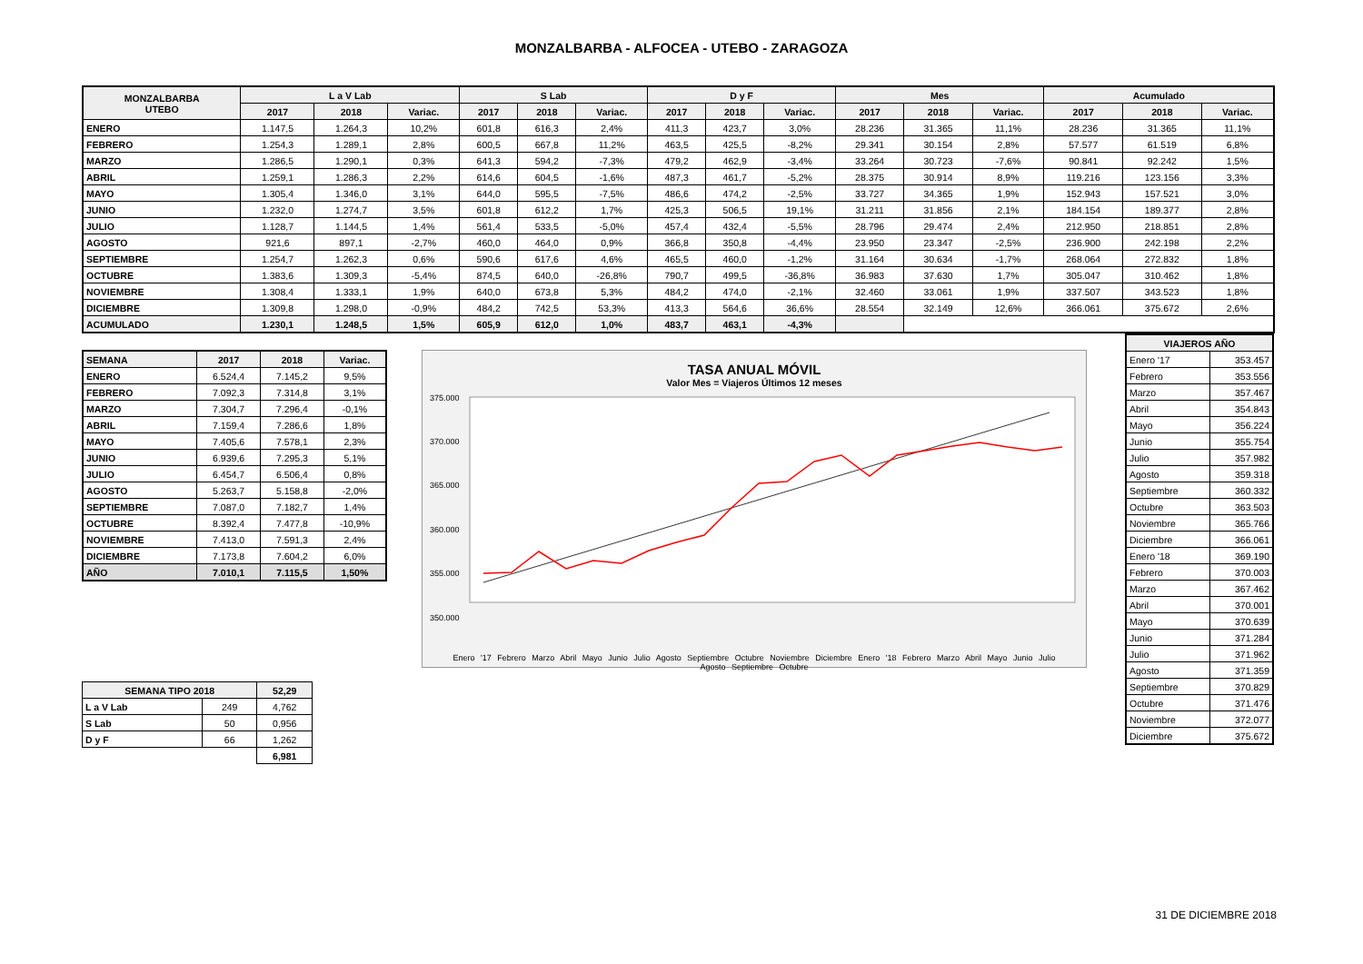MONZALBARBA - ALFOCEA - UTEBO - ZARAGOZA
| MONZALBARBA UTEBO | L a V Lab | | | S Lab | | | D y F | | | Mes | | | Acumulado | | |
| --- | --- | --- | --- | --- | --- | --- | --- | --- | --- | --- | --- | --- | --- | --- | --- |
| | 2017 | 2018 | Variac. | 2017 | 2018 | Variac. | 2017 | 2018 | Variac. | 2017 | 2018 | Variac. | 2017 | 2018 | Variac. |
| ENERO | 1.147,5 | 1.264,3 | 10,2% | 601,8 | 616,3 | 2,4% | 411,3 | 423,7 | 3,0% | 28.236 | 31.365 | 11,1% | 28.236 | 31.365 | 11,1% |
| FEBRERO | 1.254,3 | 1.289,1 | 2,8% | 600,5 | 667,8 | 11,2% | 463,5 | 425,5 | -8,2% | 29.341 | 30.154 | 2,8% | 57.577 | 61.519 | 6,8% |
| MARZO | 1.286,5 | 1.290,1 | 0,3% | 641,3 | 594,2 | -7,3% | 479,2 | 462,9 | -3,4% | 33.264 | 30.723 | -7,6% | 90.841 | 92.242 | 1,5% |
| ABRIL | 1.259,1 | 1.286,3 | 2,2% | 614,6 | 604,5 | -1,6% | 487,3 | 461,7 | -5,2% | 28.375 | 30.914 | 8,9% | 119.216 | 123.156 | 3,3% |
| MAYO | 1.305,4 | 1.346,0 | 3,1% | 644,0 | 595,5 | -7,5% | 486,6 | 474,2 | -2,5% | 33.727 | 34.365 | 1,9% | 152.943 | 157.521 | 3,0% |
| JUNIO | 1.232,0 | 1.274,7 | 3,5% | 601,8 | 612,2 | 1,7% | 425,3 | 506,5 | 19,1% | 31.211 | 31.856 | 2,1% | 184.154 | 189.377 | 2,8% |
| JULIO | 1.128,7 | 1.144,5 | 1,4% | 561,4 | 533,5 | -5,0% | 457,4 | 432,4 | -5,5% | 28.796 | 29.474 | 2,4% | 212.950 | 218.851 | 2,8% |
| AGOSTO | 921,6 | 897,1 | -2,7% | 460,0 | 464,0 | 0,9% | 366,8 | 350,8 | -4,4% | 23.950 | 23.347 | -2,5% | 236.900 | 242.198 | 2,2% |
| SEPTIEMBRE | 1.254,7 | 1.262,3 | 0,6% | 590,6 | 617,6 | 4,6% | 465,5 | 460,0 | -1,2% | 31.164 | 30.634 | -1,7% | 268.064 | 272.832 | 1,8% |
| OCTUBRE | 1.383,6 | 1.309,3 | -5,4% | 874,5 | 640,0 | -26,8% | 790,7 | 499,5 | -36,8% | 36.983 | 37.630 | 1,7% | 305.047 | 310.462 | 1,8% |
| NOVIEMBRE | 1.308,4 | 1.333,1 | 1,9% | 640,0 | 673,8 | 5,3% | 484,2 | 474,0 | -2,1% | 32.460 | 33.061 | 1,9% | 337.507 | 343.523 | 1,8% |
| DICIEMBRE | 1.309,8 | 1.298,0 | -0,9% | 484,2 | 742,5 | 53,3% | 413,3 | 564,6 | 36,6% | 28.554 | 32.149 | 12,6% | 366.061 | 375.672 | 2,6% |
| ACUMULADO | 1.230,1 | 1.248,5 | 1,5% | 605,9 | 612,0 | 1,0% | 483,7 | 463,1 | -4,3% | | | | | | |
| SEMANA | 2017 | 2018 | Variac. |
| --- | --- | --- | --- |
| ENERO | 6.524,4 | 7.145,2 | 9,5% |
| FEBRERO | 7.092,3 | 7.314,8 | 3,1% |
| MARZO | 7.304,7 | 7.296,4 | -0,1% |
| ABRIL | 7.159,4 | 7.286,6 | 1,8% |
| MAYO | 7.405,6 | 7.578,1 | 2,3% |
| JUNIO | 6.939,6 | 7.295,3 | 5,1% |
| JULIO | 6.454,7 | 6.506,4 | 0,8% |
| AGOSTO | 5.263,7 | 5.158,8 | -2,0% |
| SEPTIEMBRE | 7.087,0 | 7.182,7 | 1,4% |
| OCTUBRE | 8.392,4 | 7.477,8 | -10,9% |
| NOVIEMBRE | 7.413,0 | 7.591,3 | 2,4% |
| DICIEMBRE | 7.173,8 | 7.604,2 | 6,0% |
| AÑO | 7.010,1 | 7.115,5 | 1,50% |
| SEMANA TIPO 2018 | | 52,29 |
| --- | --- | --- |
| L a V Lab | 249 | 4,762 |
| S Lab | 50 | 0,956 |
| D y F | 66 | 1,262 |
| | | 6,981 |
TASA ANUAL MÓVIL
Valor Mes = Viajeros Últimos 12 meses
375.000
370.000
365.000
360.000
355.000
350.000
Enero '17 Febrero Marzo Abril Mayo Junio Julio Agosto Septiembre Octubre Noviembre Diciembre Enero '18 Febrero Marzo Abril Mayo Junio Julio Agosto Septiembre Octubre
| VIAJEROS AÑO | |
| --- | --- |
| Enero '17 | 353.457 |
| Febrero | 353.556 |
| Marzo | 357.467 |
| Abril | 354.843 |
| Mayo | 356.224 |
| Junio | 355.754 |
| Julio | 357.982 |
| Agosto | 359.318 |
| Septiembre | 360.332 |
| Octubre | 363.503 |
| Noviembre | 365.766 |
| Diciembre | 366.061 |
| Enero '18 | 369.190 |
| Febrero | 370.003 |
| Marzo | 367.462 |
| Abril | 370.001 |
| Mayo | 370.639 |
| Junio | 371.284 |
| Julio | 371.962 |
| Agosto | 371.359 |
| Septiembre | 370.829 |
| Octubre | 371.476 |
| Noviembre | 372.077 |
| Diciembre | 375.672 |
31 DE DICIEMBRE 2018